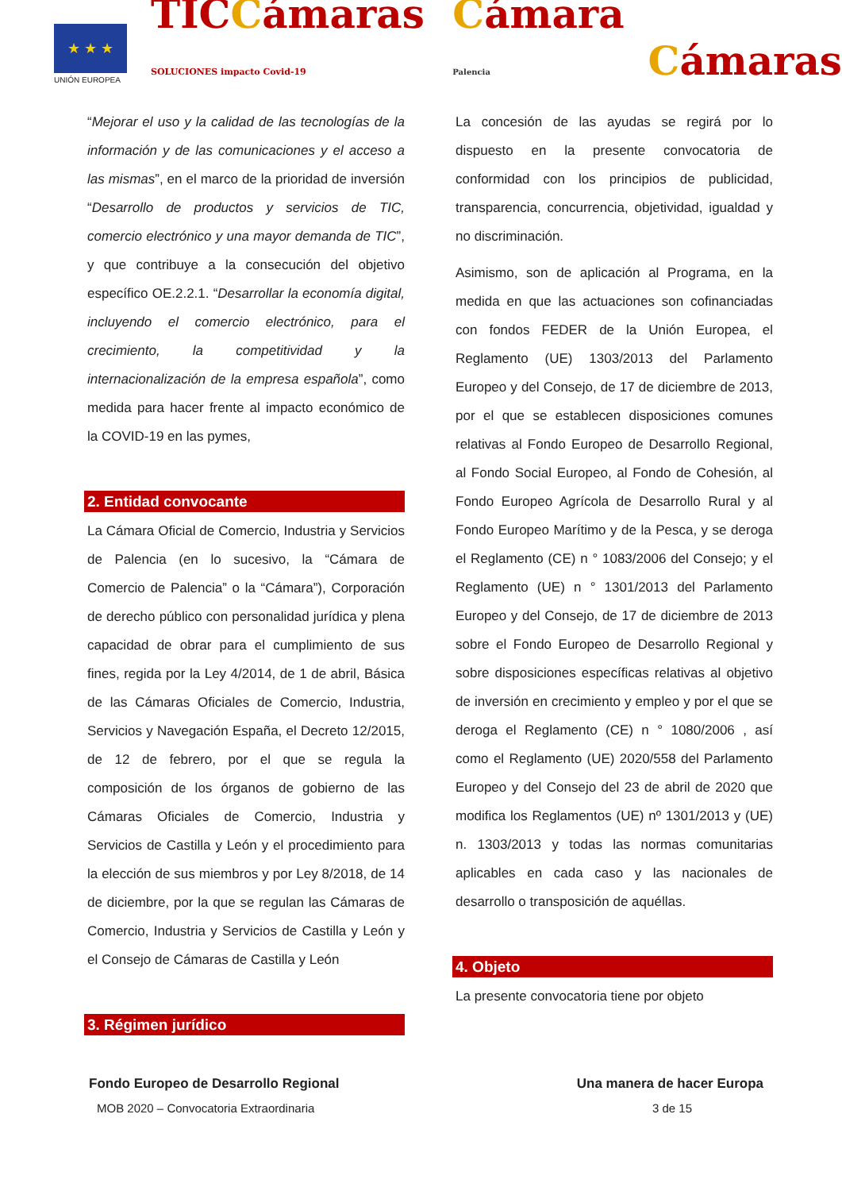★ ★ ★
UNIÓN EUROPEA
TICCámaras SOLUCIONES impacto Covid-19
Cámara Palencia
Cámaras
“Mejorar el uso y la calidad de las tecnologías de la información y de las comunicaciones y el acceso a las mismas”, en el marco de la prioridad de inversión “Desarrollo de productos y servicios de TIC, comercio electrónico y una mayor demanda de TIC”, y que contribuye a la consecución del objetivo específico OE.2.2.1. “Desarrollar la economía digital, incluyendo el comercio electrónico, para el crecimiento, la competitividad y la internacionalización de la empresa española”, como medida para hacer frente al impacto económico de la COVID-19 en las pymes,
2. Entidad convocante
La Cámara Oficial de Comercio, Industria y Servicios de Palencia (en lo sucesivo, la “Cámara de Comercio de Palencia” o la “Cámara”), Corporación de derecho público con personalidad jurídica y plena capacidad de obrar para el cumplimiento de sus fines, regida por la Ley 4/2014, de 1 de abril, Básica de las Cámaras Oficiales de Comercio, Industria, Servicios y Navegación España, el Decreto 12/2015, de 12 de febrero, por el que se regula la composición de los órganos de gobierno de las Cámaras Oficiales de Comercio, Industria y Servicios de Castilla y León y el procedimiento para la elección de sus miembros y por Ley 8/2018, de 14 de diciembre, por la que se regulan las Cámaras de Comercio, Industria y Servicios de Castilla y León y el Consejo de Cámaras de Castilla y León
3. Régimen jurídico
La concesión de las ayudas se regirá por lo dispuesto en la presente convocatoria de conformidad con los principios de publicidad, transparencia, concurrencia, objetividad, igualdad y no discriminación.
Asimismo, son de aplicación al Programa, en la medida en que las actuaciones son cofinanciadas con fondos FEDER de la Unión Europea, el Reglamento (UE) 1303/2013 del Parlamento Europeo y del Consejo, de 17 de diciembre de 2013, por el que se establecen disposiciones comunes relativas al Fondo Europeo de Desarrollo Regional, al Fondo Social Europeo, al Fondo de Cohesión, al Fondo Europeo Agrícola de Desarrollo Rural y al Fondo Europeo Marítimo y de la Pesca, y se deroga el Reglamento (CE) n ° 1083/2006 del Consejo; y el Reglamento (UE) n ° 1301/2013 del Parlamento Europeo y del Consejo, de 17 de diciembre de 2013 sobre el Fondo Europeo de Desarrollo Regional y sobre disposiciones específicas relativas al objetivo de inversión en crecimiento y empleo y por el que se deroga el Reglamento (CE) n ° 1080/2006 , así como el Reglamento (UE) 2020/558 del Parlamento Europeo y del Consejo del 23 de abril de 2020 que modifica los Reglamentos (UE) nº 1301/2013 y (UE) n. 1303/2013 y todas las normas comunitarias aplicables en cada caso y las nacionales de desarrollo o transposición de aquéllas.
4. Objeto
La presente convocatoria tiene por objeto
Fondo Europeo de Desarrollo Regional Una manera de hacer Europa
MOB 2020 – Convocatoria Extraordinaria 3 de 15